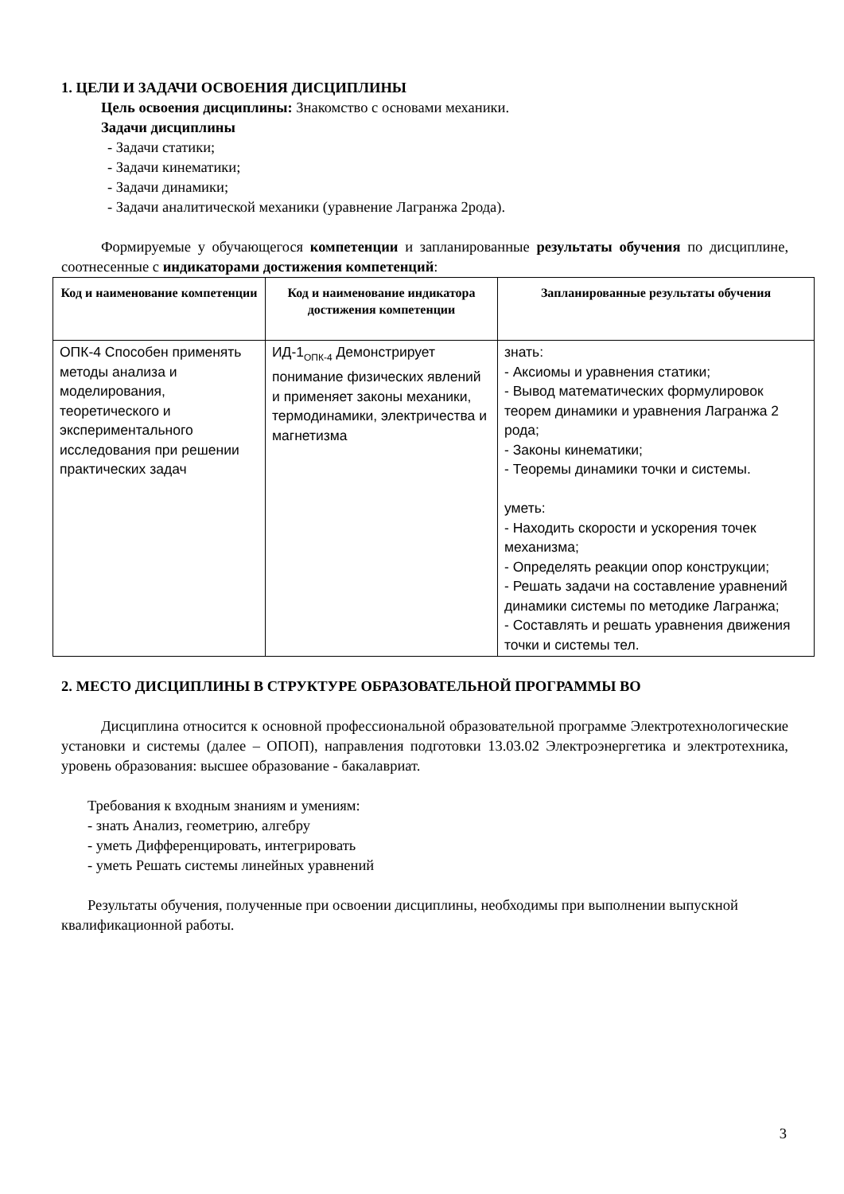1. ЦЕЛИ И ЗАДАЧИ ОСВОЕНИЯ ДИСЦИПЛИНЫ
Цель освоения дисциплины: Знакомство с основами механики.
Задачи дисциплины
- Задачи статики;
- Задачи кинематики;
- Задачи динамики;
- Задачи аналитической механики (уравнение Лагранжа 2рода).
Формируемые у обучающегося компетенции и запланированные результаты обучения по дисциплине, соотнесенные с индикаторами достижения компетенций:
| Код и наименование компетенции | Код и наименование индикатора достижения компетенции | Запланированные результаты обучения |
| --- | --- | --- |
| ОПК-4 Способен применять методы анализа и моделирования, теоретического и экспериментального исследования при решении практических задач | ИД-1<sub>ОПК-4</sub> Демонстрирует понимание физических явлений и применяет законы механики, термодинамики, электричества и магнетизма | знать: - Аксиомы и уравнения статики; - Вывод математических формулировок теорем динамики и уравнения Лагранжа 2 рода; - Законы кинематики; - Теоремы динамики точки и системы. уметь: - Находить скорости и ускорения точек механизма; - Определять реакции опор конструкции; - Решать задачи на составление уравнений динамики системы по методике Лагранжа; - Составлять и решать уравнения движения точки и системы тел. |
2. МЕСТО ДИСЦИПЛИНЫ В СТРУКТУРЕ ОБРАЗОВАТЕЛЬНОЙ ПРОГРАММЫ ВО
Дисциплина относится к основной профессиональной образовательной программе Электротехнологические установки и системы (далее – ОПОП), направления подготовки 13.03.02 Электроэнергетика и электротехника, уровень образования: высшее образование - бакалавриат.
Требования к входным знаниям и умениям:
- знать Анализ, геометрию, алгебру
- уметь Дифференцировать, интегрировать
- уметь Решать системы линейных уравнений
Результаты обучения, полученные при освоении дисциплины, необходимы при выполнении выпускной квалификационной работы.
3